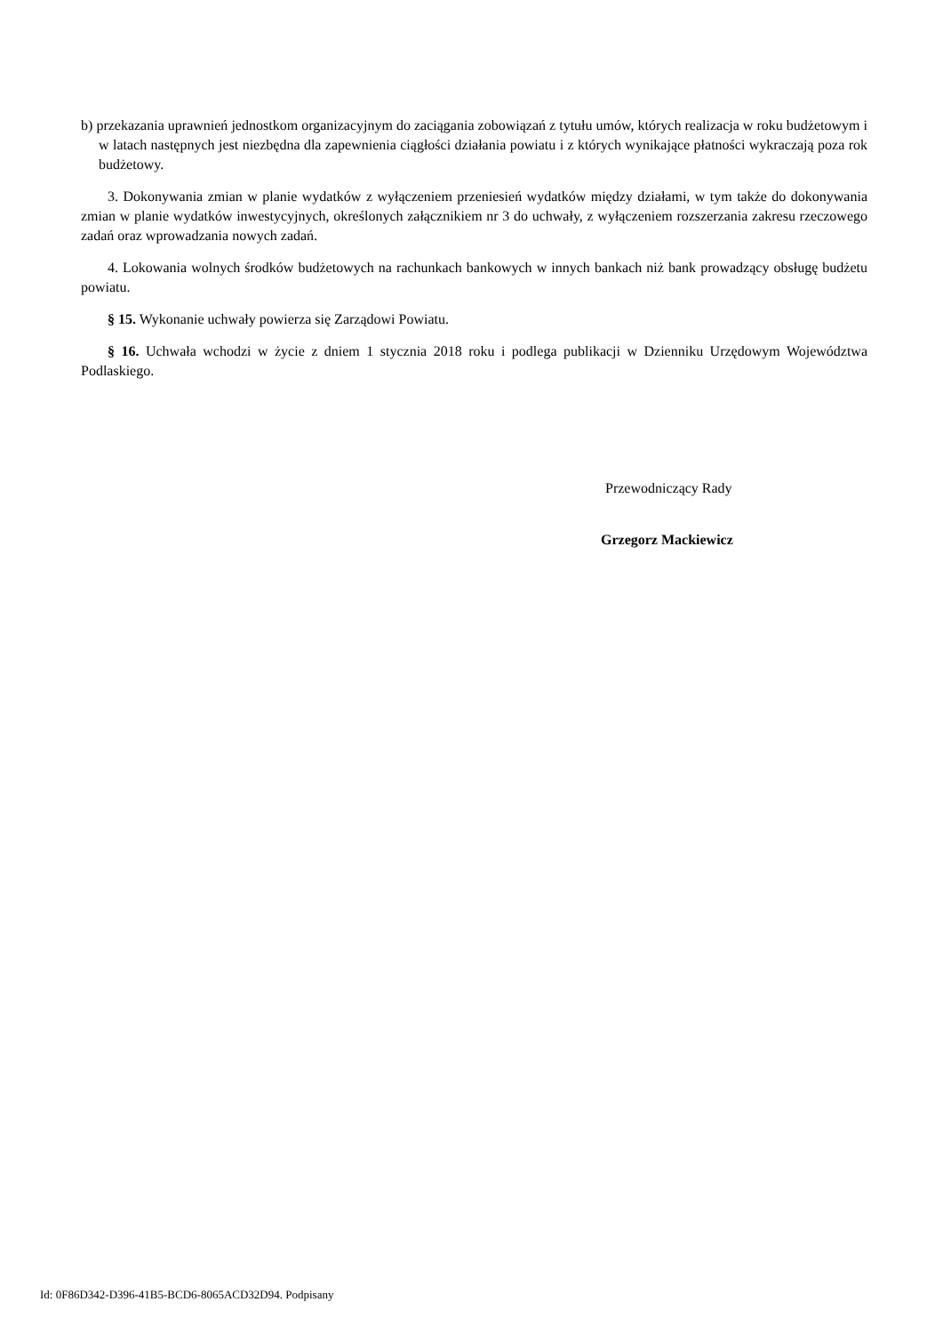b) przekazania uprawnień jednostkom organizacyjnym do zaciągania zobowiązań z tytułu umów, których realizacja w roku budżetowym i w latach następnych jest niezbędna dla zapewnienia ciągłości działania powiatu i z których wynikające płatności wykraczają poza rok budżetowy.
3. Dokonywania zmian w planie wydatków z wyłączeniem przeniesień wydatków między działami, w tym także do dokonywania zmian w planie wydatków inwestycyjnych, określonych załącznikiem nr 3 do uchwały, z wyłączeniem rozszerzania zakresu rzeczowego zadań oraz wprowadzania nowych zadań.
4. Lokowania wolnych środków budżetowych na rachunkach bankowych w innych bankach niż bank prowadzący obsługę budżetu powiatu.
§ 15. Wykonanie uchwały powierza się Zarządowi Powiatu.
§ 16. Uchwała wchodzi w życie z dniem 1 stycznia 2018 roku i podlega publikacji w Dzienniku Urzędowym Województwa Podlaskiego.
Przewodniczący Rady
Grzegorz Mackiewicz
Id: 0F86D342-D396-41B5-BCD6-8065ACD32D94. Podpisany